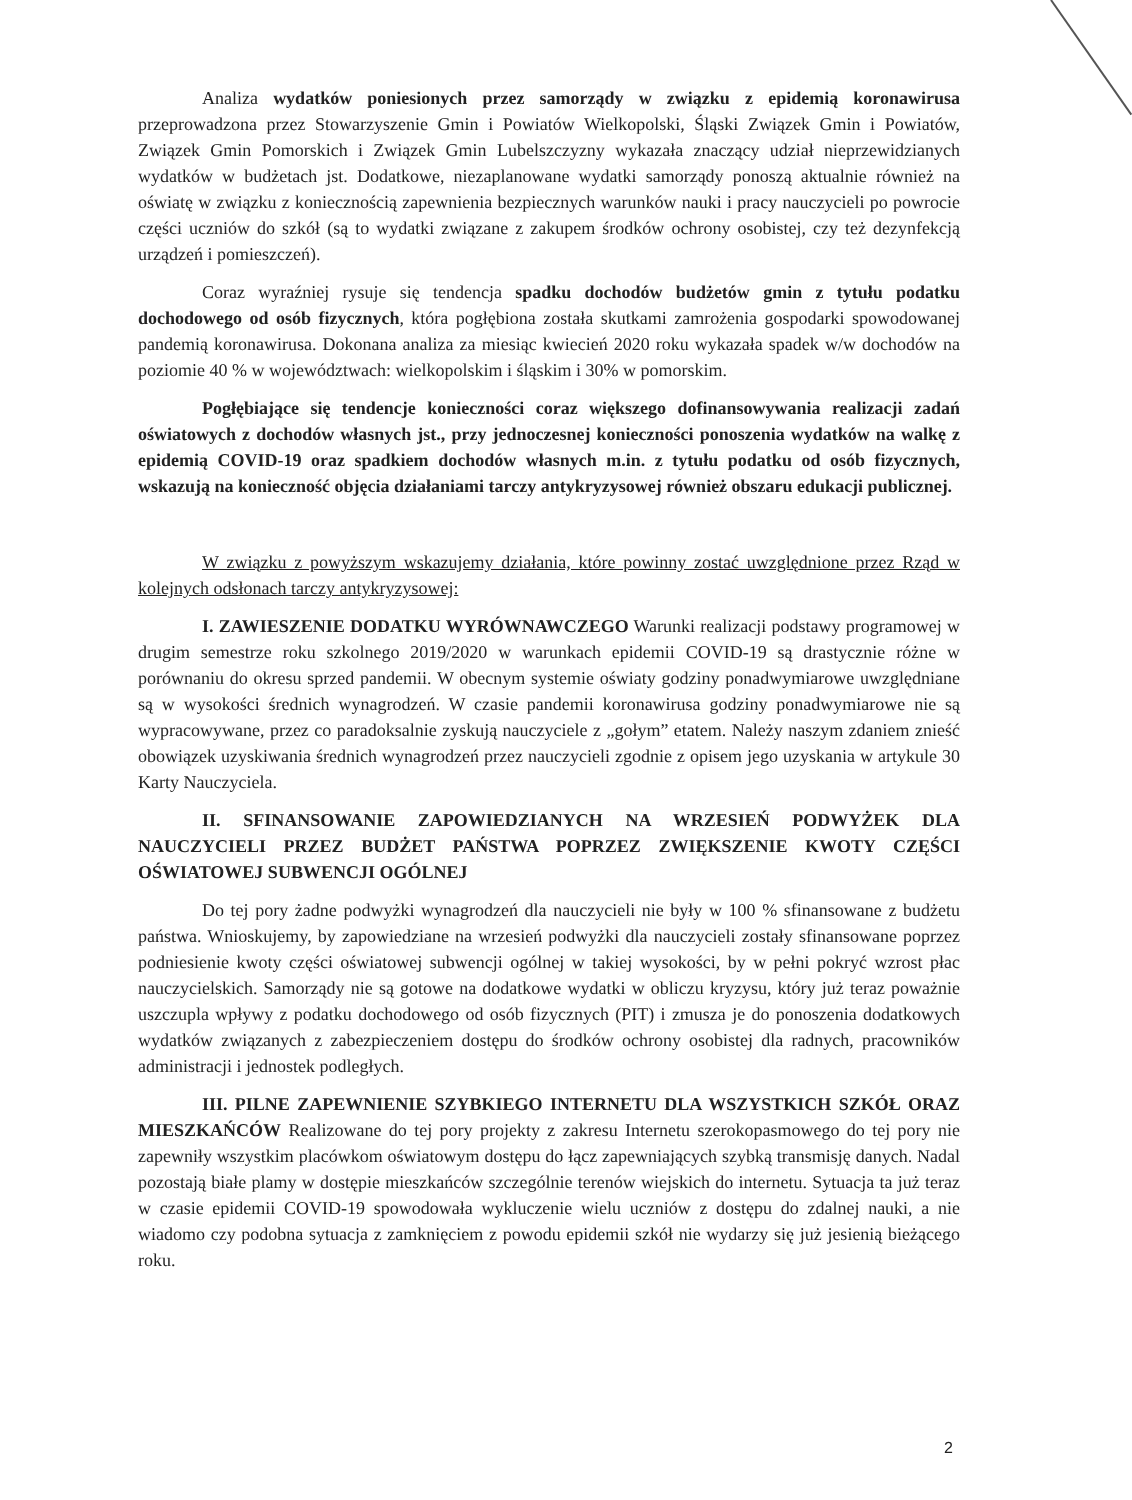Analiza wydatków poniesionych przez samorządy w związku z epidemią koronawirusa przeprowadzona przez Stowarzyszenie Gmin i Powiatów Wielkopolski, Śląski Związek Gmin i Powiatów, Związek Gmin Pomorskich i Związek Gmin Lubelszczyzny wykazała znaczący udział nieprzewidzianych wydatków w budżetach jst. Dodatkowe, niezaplanowane wydatki samorządy ponoszą aktualnie również na oświatę w związku z koniecznością zapewnienia bezpiecznych warunków nauki i pracy nauczycieli po powrocie części uczniów do szkół (są to wydatki związane z zakupem środków ochrony osobistej, czy też dezynfekcją urządzeń i pomieszczeń).
Coraz wyraźniej rysuje się tendencja spadku dochodów budżetów gmin z tytułu podatku dochodowego od osób fizycznych, która pogłębiona została skutkami zamrożenia gospodarki spowodowanej pandemią koronawirusa. Dokonana analiza za miesiąc kwiecień 2020 roku wykazała spadek w/w dochodów na poziomie 40 % w województwach: wielkopolskim i śląskim i 30% w pomorskim.
Pogłębiające się tendencje konieczności coraz większego dofinansowywania realizacji zadań oświatowych z dochodów własnych jst., przy jednoczesnej konieczności ponoszenia wydatków na walkę z epidemią COVID-19 oraz spadkiem dochodów własnych m.in. z tytułu podatku od osób fizycznych, wskazują na konieczność objęcia działaniami tarczy antykryzysowej również obszaru edukacji publicznej.
W związku z powyższym wskazujemy działania, które powinny zostać uwzględnione przez Rząd w kolejnych odsłonach tarczy antykryzysowej:
I. ZAWIESZENIE DODATKU WYRÓWNAWCZEGO Warunki realizacji podstawy programowej w drugim semestrze roku szkolnego 2019/2020 w warunkach epidemii COVID-19 są drastycznie różne w porównaniu do okresu sprzed pandemii. W obecnym systemie oświaty godziny ponadwymiarowe uwzględniane są w wysokości średnich wynagrodzeń. W czasie pandemii koronawirusa godziny ponadwymiarowe nie są wypracowywane, przez co paradoksalnie zyskują nauczyciele z „gołym” etatem. Należy naszym zdaniem znieść obowiązek uzyskiwania średnich wynagrodzeń przez nauczycieli zgodnie z opisem jego uzyskania w artykule 30 Karty Nauczyciela.
II. SFINANSOWANIE ZAPOWIEDZIANYCH NA WRZESIEŃ PODWYŻEK DLA NAUCZYCIELI PRZEZ BUDŻET PAŃSTWA POPRZEZ ZWIĘKSZENIE KWOTY CZĘŚCI OŚWIATOWEJ SUBWENCJI OGÓLNEJ
Do tej pory żadne podwyżki wynagrodzeń dla nauczycieli nie były w 100 % sfinansowane z budżetu państwa. Wnioskujemy, by zapowiedziane na wrzesień podwyżki dla nauczycieli zostały sfinansowane poprzez podniesienie kwoty części oświatowej subwencji ogólnej w takiej wysokości, by w pełni pokryć wzrost płac nauczycielskich. Samorządy nie są gotowe na dodatkowe wydatki w obliczu kryzysu, który już teraz poważnie uszczupla wpływy z podatku dochodowego od osób fizycznych (PIT) i zmusza je do ponoszenia dodatkowych wydatków związanych z zabezpieczeniem dostępu do środków ochrony osobistej dla radnych, pracowników administracji i jednostek podległych.
III. PILNE ZAPEWNIENIE SZYBKIEGO INTERNETU DLA WSZYSTKICH SZKÓŁ ORAZ MIESZKAŃCÓW Realizowane do tej pory projekty z zakresu Internetu szerokopasmowego do tej pory nie zapewniły wszystkim placówkom oświatowym dostępu do łącz zapewniających szybką transmisję danych. Nadal pozostają białe plamy w dostępie mieszkańców szczególnie terenów wiejskich do internetu. Sytuacja ta już teraz w czasie epidemii COVID-19 spowodowała wykluczenie wielu uczniów z dostępu do zdalnej nauki, a nie wiadomo czy podobna sytuacja z zamknięciem z powodu epidemii szkół nie wydarzy się już jesienią bieżącego roku.
2